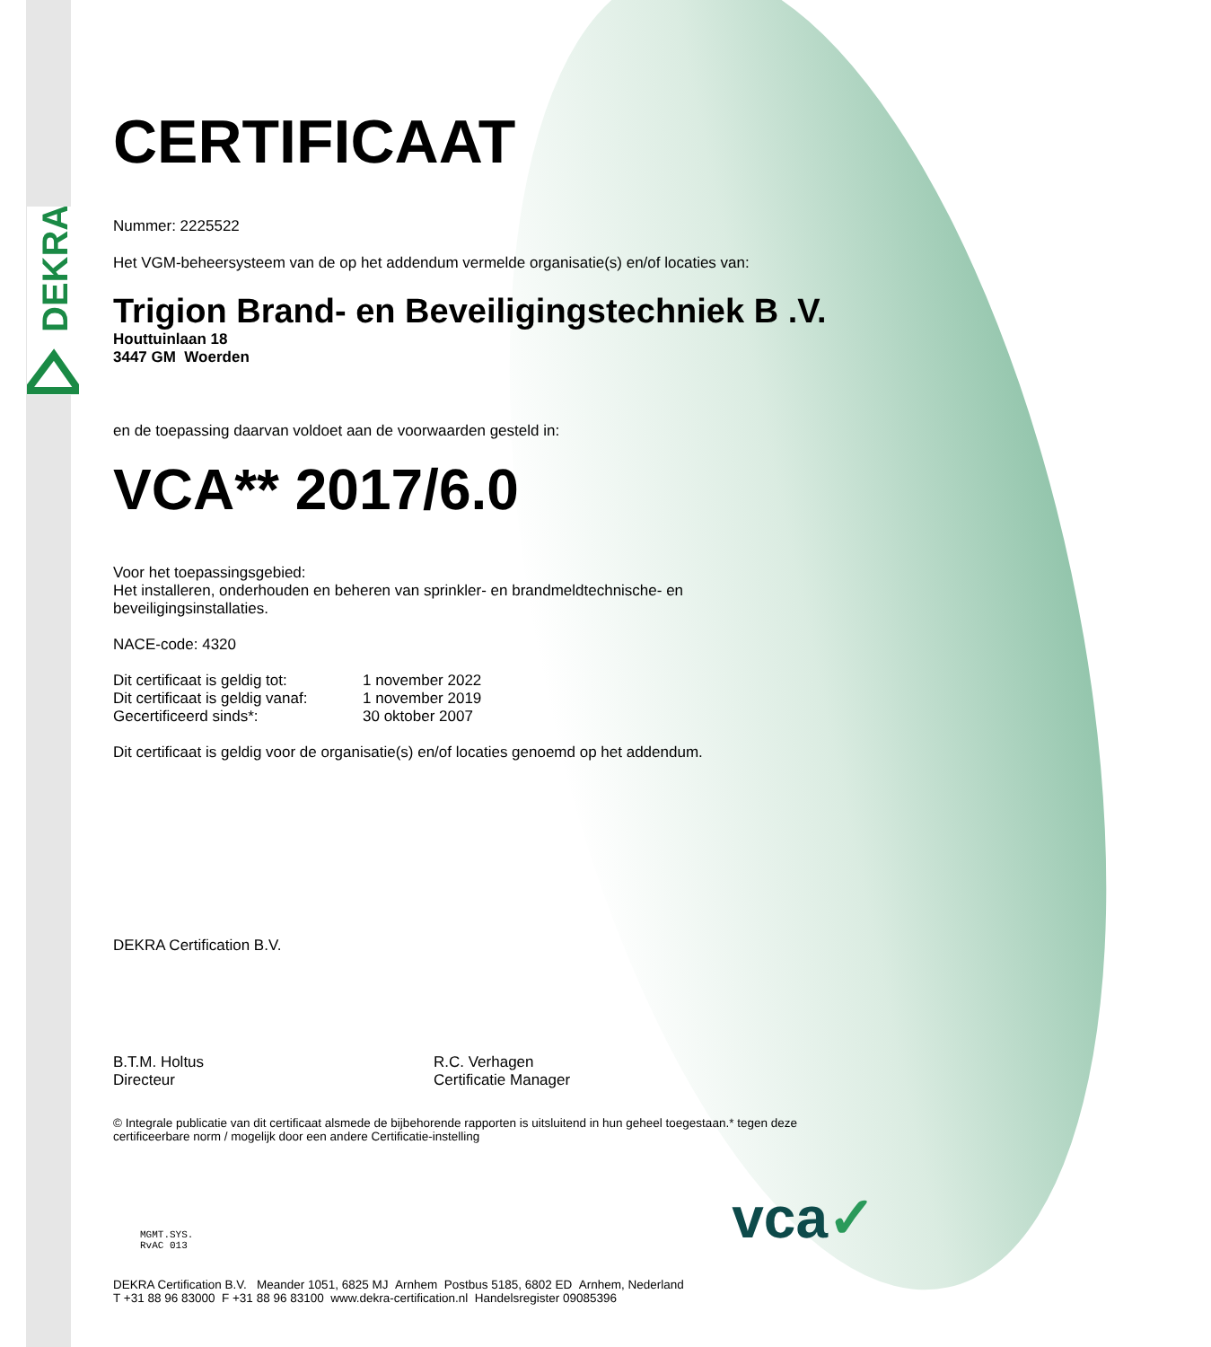DEKRA
CERTIFICAAT
Nummer: 2225522
Het VGM-beheersysteem van de op het addendum vermelde organisatie(s) en/of locaties van:
Trigion Brand- en Beveiligingstechniek B .V.
Houttuinlaan 18
3447 GM Woerden
en de toepassing daarvan voldoet aan de voorwaarden gesteld in:
VCA** 2017/6.0
Voor het toepassingsgebied:
Het installeren, onderhouden en beheren van sprinkler- en brandmeldtechnische- en
beveiligingsinstallaties.
NACE-code: 4320
Dit certificaat is geldig tot: 1 november 2022 Dit certificaat is geldig vanaf: 1 november 2019 Gecertificeerd sinds*: 30 oktober 2007
Dit certificaat is geldig voor de organisatie(s) en/of locaties genoemd op het addendum.
DEKRA Certification B.V.
B.T.M. Holtus
Directeur
R.C. Verhagen
Certificatie Manager
© Integrale publicatie van dit certificaat alsmede de bijbehorende rapporten is uitsluitend in hun geheel toegestaan.* tegen deze certificeerbare norm / mogelijk door een andere Certificatie-instelling
MGMT.SYS.
RvAC 013
vca✓
DEKRA Certification B.V. Meander 1051, 6825 MJ Arnhem Postbus 5185, 6802 ED Arnhem, Nederland
T +31 88 96 83000 F +31 88 96 83100 www.dekra-certification.nl Handelsregister 09085396